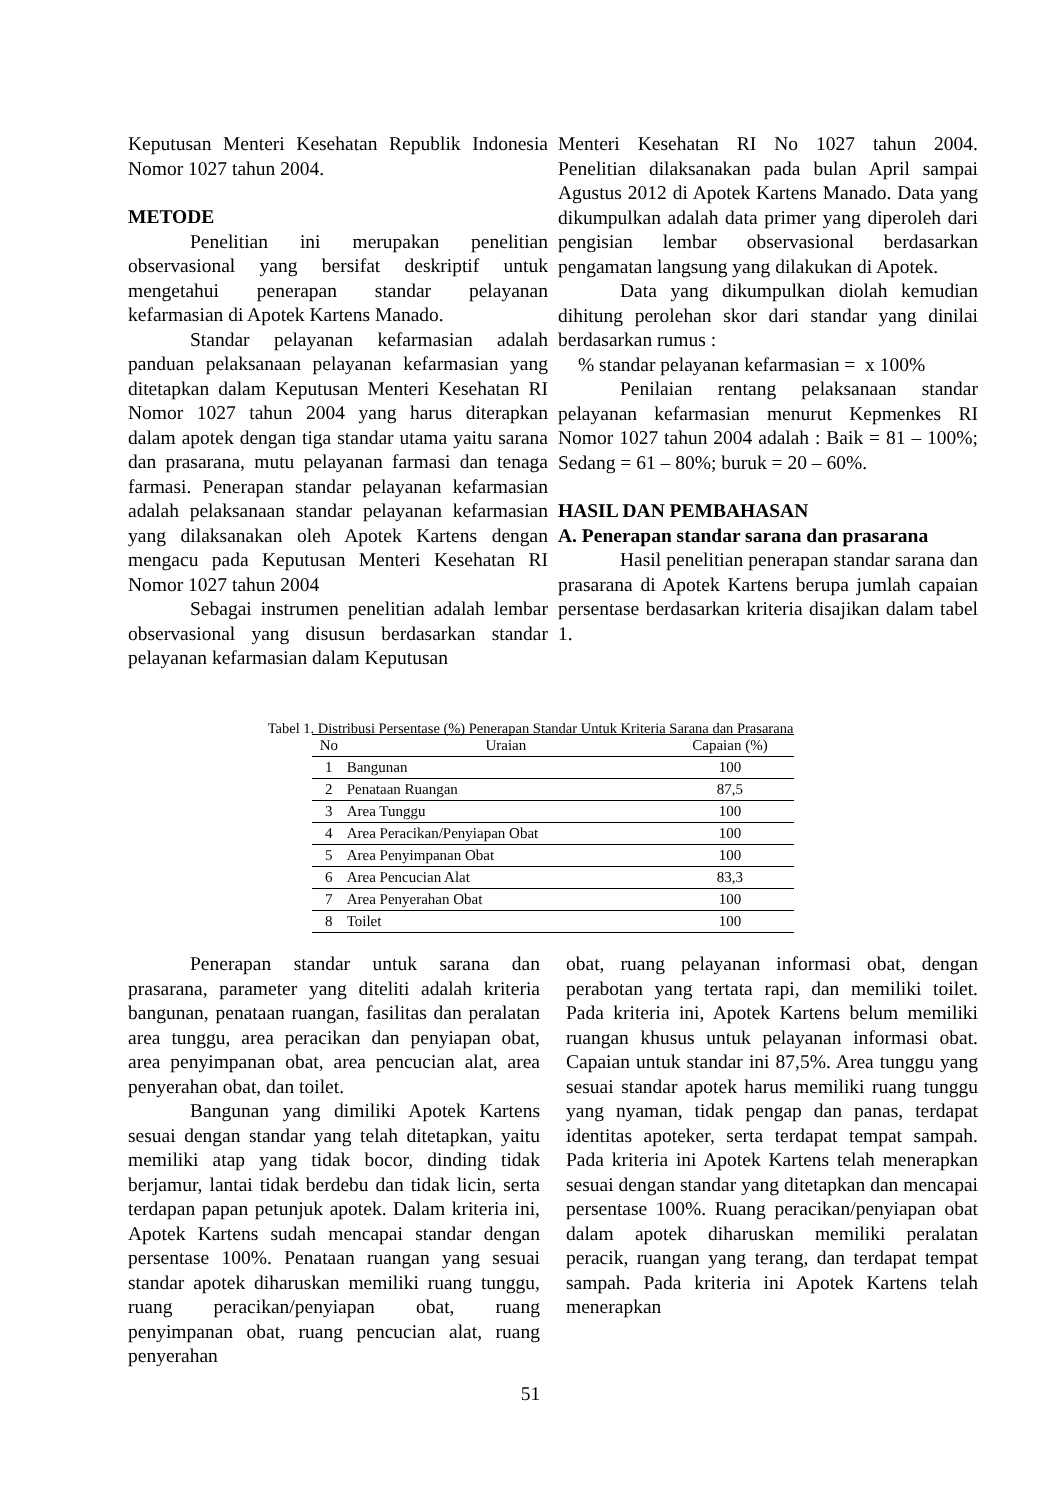Keputusan Menteri Kesehatan Republik Indonesia Nomor 1027 tahun 2004.
METODE
Penelitian ini merupakan penelitian observasional yang bersifat deskriptif untuk mengetahui penerapan standar pelayanan kefarmasian di Apotek Kartens Manado.
Standar pelayanan kefarmasian adalah panduan pelaksanaan pelayanan kefarmasian yang ditetapkan dalam Keputusan Menteri Kesehatan RI Nomor 1027 tahun 2004 yang harus diterapkan dalam apotek dengan tiga standar utama yaitu sarana dan prasarana, mutu pelayanan farmasi dan tenaga farmasi. Penerapan standar pelayanan kefarmasian adalah pelaksanaan standar pelayanan kefarmasian yang dilaksanakan oleh Apotek Kartens dengan mengacu pada Keputusan Menteri Kesehatan RI Nomor 1027 tahun 2004
Sebagai instrumen penelitian adalah lembar observasional yang disusun berdasarkan standar pelayanan kefarmasian dalam Keputusan
Menteri Kesehatan RI No 1027 tahun 2004. Penelitian dilaksanakan pada bulan April sampai Agustus 2012 di Apotek Kartens Manado. Data yang dikumpulkan adalah data primer yang diperoleh dari pengisian lembar observasional berdasarkan pengamatan langsung yang dilakukan di Apotek.
Data yang dikumpulkan diolah kemudian dihitung perolehan skor dari standar yang dinilai berdasarkan rumus :
% standar pelayanan kefarmasian = x 100%
Penilaian rentang pelaksanaan standar pelayanan kefarmasian menurut Kepmenkes RI Nomor 1027 tahun 2004 adalah : Baik = 81 – 100%; Sedang = 61 – 80%; buruk = 20 – 60%.
HASIL DAN PEMBAHASAN
A. Penerapan standar sarana dan prasarana
Hasil penelitian penerapan standar sarana dan prasarana di Apotek Kartens berupa jumlah capaian persentase berdasarkan kriteria disajikan dalam tabel 1.
Tabel 1. Distribusi Persentase (%) Penerapan Standar Untuk Kriteria Sarana dan Prasarana
| No | Uraian | Capaian (%) |
| --- | --- | --- |
| 1 | Bangunan | 100 |
| 2 | Penataan Ruangan | 87,5 |
| 3 | Area Tunggu | 100 |
| 4 | Area Peracikan/Penyiapan Obat | 100 |
| 5 | Area Penyimpanan Obat | 100 |
| 6 | Area Pencucian Alat | 83,3 |
| 7 | Area Penyerahan Obat | 100 |
| 8 | Toilet | 100 |
Penerapan standar untuk sarana dan prasarana, parameter yang diteliti adalah kriteria bangunan, penataan ruangan, fasilitas dan peralatan area tunggu, area peracikan dan penyiapan obat, area penyimpanan obat, area pencucian alat, area penyerahan obat, dan toilet.
Bangunan yang dimiliki Apotek Kartens sesuai dengan standar yang telah ditetapkan, yaitu memiliki atap yang tidak bocor, dinding tidak berjamur, lantai tidak berdebu dan tidak licin, serta terdapan papan petunjuk apotek. Dalam kriteria ini, Apotek Kartens sudah mencapai standar dengan persentase 100%. Penataan ruangan yang sesuai standar apotek diharuskan memiliki ruang tunggu, ruang peracikan/penyiapan obat, ruang penyimpanan obat, ruang pencucian alat, ruang penyerahan
obat, ruang pelayanan informasi obat, dengan perabotan yang tertata rapi, dan memiliki toilet. Pada kriteria ini, Apotek Kartens belum memiliki ruangan khusus untuk pelayanan informasi obat. Capaian untuk standar ini 87,5%. Area tunggu yang sesuai standar apotek harus memiliki ruang tunggu yang nyaman, tidak pengap dan panas, terdapat identitas apoteker, serta terdapat tempat sampah. Pada kriteria ini Apotek Kartens telah menerapkan sesuai dengan standar yang ditetapkan dan mencapai persentase 100%. Ruang peracikan/penyiapan obat dalam apotek diharuskan memiliki peralatan peracik, ruangan yang terang, dan terdapat tempat sampah. Pada kriteria ini Apotek Kartens telah menerapkan
51